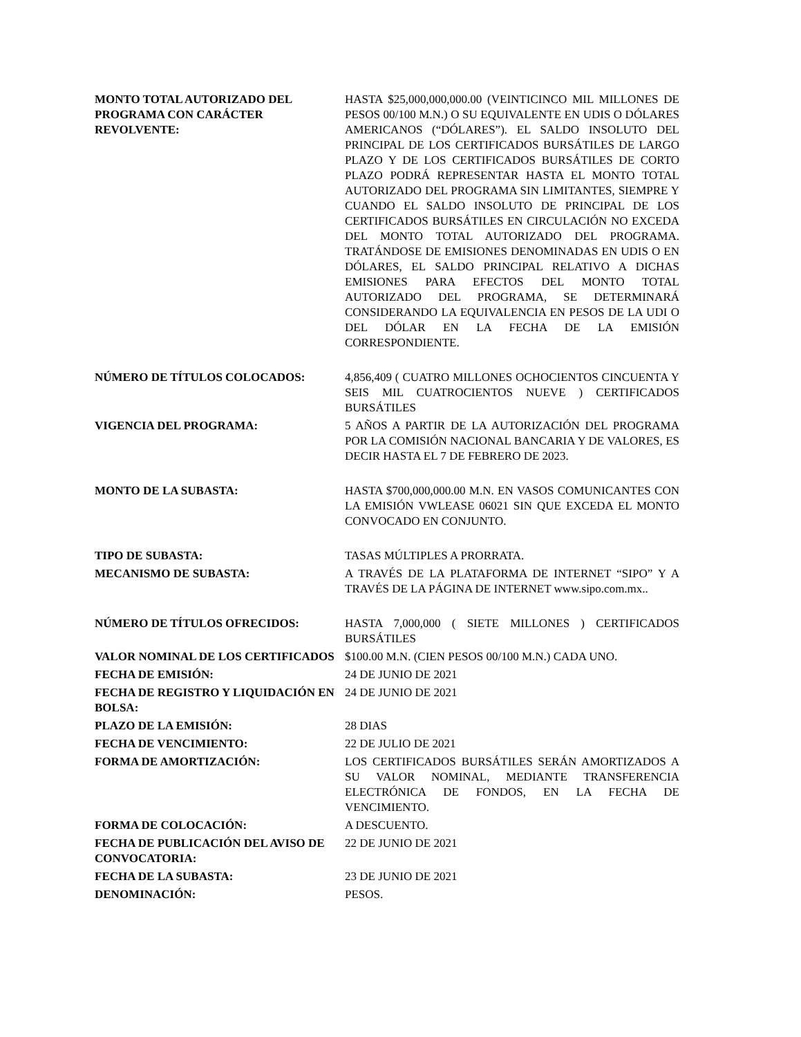| MONTO TOTAL AUTORIZADO DEL PROGRAMA CON CARÁCTER REVOLVENTE: | HASTA $25,000,000,000.00 (VEINTICINCO MIL MILLONES DE PESOS 00/100 M.N.) O SU EQUIVALENTE EN UDIS O DÓLARES AMERICANOS (“DÓLARES”). EL SALDO INSOLUTO DEL PRINCIPAL DE LOS CERTIFICADOS BURSÁTILES DE LARGO PLAZO Y DE LOS CERTIFICADOS BURSÁTILES DE CORTO PLAZO PODRÁ REPRESENTAR HASTA EL MONTO TOTAL AUTORIZADO DEL PROGRAMA SIN LIMITANTES, SIEMPRE Y CUANDO EL SALDO INSOLUTO DE PRINCIPAL DE LOS CERTIFICADOS BURSÁTILES EN CIRCULACIÓN NO EXCEDA DEL MONTO TOTAL AUTORIZADO DEL PROGRAMA. TRATÁNDOSE DE EMISIONES DENOMINADAS EN UDIS O EN DÓLARES, EL SALDO PRINCIPAL RELATIVO A DICHAS EMISIONES PARA EFECTOS DEL MONTO TOTAL AUTORIZADO DEL PROGRAMA, SE DETERMINARÁ CONSIDERANDO LA EQUIVALENCIA EN PESOS DE LA UDI O DEL DÓLAR EN LA FECHA DE LA EMISIÓN CORRESPONDIENTE. |
| NÚMERO DE TÍTULOS COLOCADOS: | 4,856,409 ( CUATRO MILLONES OCHOCIENTOS CINCUENTA Y SEIS MIL CUATROCIENTOS NUEVE ) CERTIFICADOS BURSÁTILES |
| VIGENCIA DEL PROGRAMA: | 5 AÑOS A PARTIR DE LA AUTORIZACIÓN DEL PROGRAMA POR LA COMISIÓN NACIONAL BANCARIA Y DE VALORES, ES DECIR HASTA EL 7 DE FEBRERO DE 2023. |
| MONTO DE LA SUBASTA: | HASTA $700,000,000.00 M.N. EN VASOS COMUNICANTES CON LA EMISIÓN VWLEASE 06021 SIN QUE EXCEDA EL MONTO CONVOCADO EN CONJUNTO. |
| TIPO DE SUBASTA: | TASAS MÚLTIPLES A PRORRATA. |
| MECANISMO DE SUBASTA: | A TRAVÉS DE LA PLATAFORMA DE INTERNET “SIPO” Y A TRAVÉS DE LA PÁGINA DE INTERNET www.sipo.com.mx.. |
| NÚMERO DE TÍTULOS OFRECIDOS: | HASTA 7,000,000 ( SIETE MILLONES ) CERTIFICADOS BURSÁTILES |
| VALOR NOMINAL DE LOS CERTIFICADOS | $100.00 M.N. (CIEN PESOS 00/100 M.N.) CADA UNO. |
| FECHA DE EMISIÓN: | 24 DE JUNIO DE 2021 |
| FECHA DE REGISTRO Y LIQUIDACIÓN EN BOLSA: | 24 DE JUNIO DE 2021 |
| PLAZO DE LA EMISIÓN: | 28 DIAS |
| FECHA DE VENCIMIENTO: | 22 DE JULIO DE 2021 |
| FORMA DE AMORTIZACIÓN: | LOS CERTIFICADOS BURSÁTILES SERÁN AMORTIZADOS A SU VALOR NOMINAL, MEDIANTE TRANSFERENCIA ELECTRÓNICA DE FONDOS, EN LA FECHA DE VENCIMIENTO. |
| FORMA DE COLOCACIÓN: | A DESCUENTO. |
| FECHA DE PUBLICACIÓN DEL AVISO DE CONVOCATORIA: | 22 DE JUNIO DE 2021 |
| FECHA DE LA SUBASTA: | 23 DE JUNIO DE 2021 |
| DENOMINACIÓN: | PESOS. |